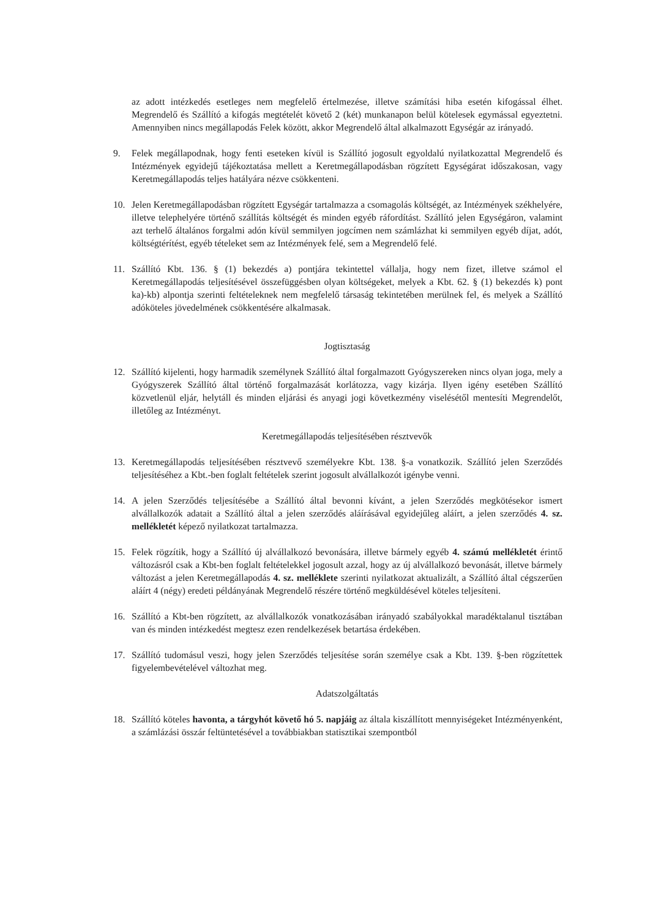az adott intézkedés esetleges nem megfelelő értelmezése, illetve számítási hiba esetén kifogással élhet. Megrendelő és Szállító a kifogás megtételét követő 2 (két) munkanapon belül kötelesek egymással egyeztetni. Amennyiben nincs megállapodás Felek között, akkor Megrendelő által alkalmazott Egységár az irányadó.
9. Felek megállapodnak, hogy fenti eseteken kívül is Szállító jogosult egyoldalú nyilatkozattal Megrendelő és Intézmények egyidejű tájékoztatása mellett a Keretmegállapodásban rögzített Egységárat időszakosan, vagy Keretmegállapodás teljes hatályára nézve csökkenteni.
10. Jelen Keretmegállapodásban rögzített Egységár tartalmazza a csomagolás költségét, az Intézmények székhelyére, illetve telephelyére történő szállítás költségét és minden egyéb ráfordítást. Szállító jelen Egységáron, valamint azt terhelő általános forgalmi adón kívül semmilyen jogcímen nem számlázhat ki semmilyen egyéb díjat, adót, költségtérítést, egyéb tételeket sem az Intézmények felé, sem a Megrendelő felé.
11. Szállító Kbt. 136. § (1) bekezdés a) pontjára tekintettel vállalja, hogy nem fizet, illetve számol el Keretmegállapodás teljesítésével összefüggésben olyan költségeket, melyek a Kbt. 62. § (1) bekezdés k) pont ka)-kb) alpontja szerinti feltételeknek nem megfelelő társaság tekintetében merülnek fel, és melyek a Szállító adóköteles jövedelmének csökkentésére alkalmasak.
Jogtisztaság
12. Szállító kijelenti, hogy harmadik személynek Szállító által forgalmazott Gyógyszereken nincs olyan joga, mely a Gyógyszerek Szállító által történő forgalmazását korlátozza, vagy kizárja. Ilyen igény esetében Szállító közvetlenül eljár, helytáll és minden eljárási és anyagi jogi következmény viselésétől mentesíti Megrendelőt, illetőleg az Intézményt.
Keretmegállapodás teljesítésében résztvevők
13. Keretmegállapodás teljesítésében résztvevő személyekre Kbt. 138. §-a vonatkozik. Szállító jelen Szerződés teljesítéséhez a Kbt.-ben foglalt feltételek szerint jogosult alvállalkozót igénybe venni.
14. A jelen Szerződés teljesítésébe a Szállító által bevonni kívánt, a jelen Szerződés megkötésekor ismert alvállalkozók adatait a Szállító által a jelen szerződés aláírásával egyidejűleg aláírt, a jelen szerződés 4. sz. mellékletét képező nyilatkozat tartalmazza.
15. Felek rögzítik, hogy a Szállító új alvállalkozó bevonására, illetve bármely egyéb 4. számú mellékletét érintő változásról csak a Kbt-ben foglalt feltételekkel jogosult azzal, hogy az új alvállalkozó bevonását, illetve bármely változást a jelen Keretmegállapodás 4. sz. melléklete szerinti nyilatkozat aktualizált, a Szállító által cégszerűen aláírt 4 (négy) eredeti példányának Megrendelő részére történő megküldésével köteles teljesíteni.
16. Szállító a Kbt-ben rögzített, az alvállalkozók vonatkozásában irányadó szabályokkal maradéktalanul tisztában van és minden intézkedést megtesz ezen rendelkezések betartása érdekében.
17. Szállító tudomásul veszi, hogy jelen Szerződés teljesítése során személye csak a Kbt. 139. §-ben rögzítettek figyelembevételével változhat meg.
Adatszolgáltatás
18. Szállító köteles havonta, a tárgyhót követő hó 5. napjáig az általa kiszállított mennyiségeket Intézményenként, a számlázási összár feltüntetésével a továbbiakban statisztikai szempontból